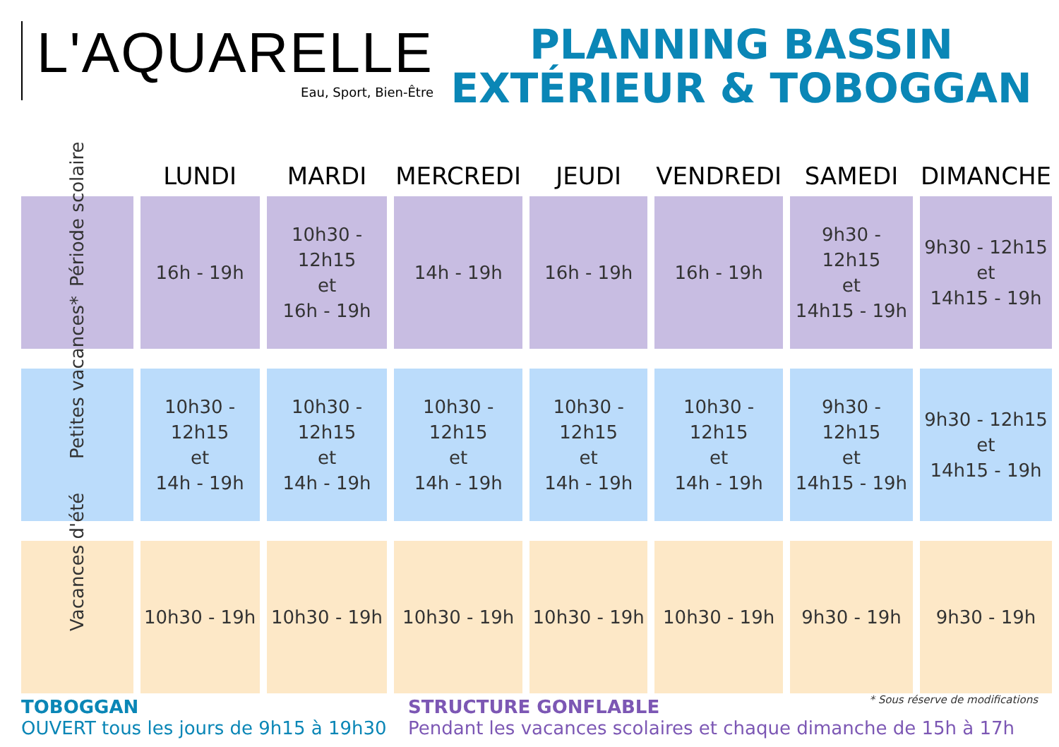L'AQUARELLE
Eau, Sport, Bien-Être
PLANNING BASSIN
EXTÉRIEUR & TOBOGGAN
| | LUNDI | MARDI | MERCREDI | JEUDI | VENDREDI | SAMEDI | DIMANCHE |
| --- | --- | --- | --- | --- | --- | --- | --- |
| Période scolaire | 16h - 19h | 10h30 - 12h15 et 16h - 19h | 14h - 19h | 16h - 19h | 16h - 19h | 9h30 - 12h15 et 14h15 - 19h | 9h30 - 12h15 et 14h15 - 19h |
| Petites vacances* | 10h30 - 12h15 et 14h - 19h | 10h30 - 12h15 et 14h - 19h | 10h30 - 12h15 et 14h - 19h | 10h30 - 12h15 et 14h - 19h | 10h30 - 12h15 et 14h - 19h | 9h30 - 12h15 et 14h15 - 19h | 9h30 - 12h15 et 14h15 - 19h |
| Vacances d'été | 10h30 - 19h | 10h30 - 19h | 10h30 - 19h | 10h30 - 19h | 10h30 - 19h | 9h30 - 19h | 9h30 - 19h |
TOBOGGAN
OUVERT tous les jours de 9h15 à 19h30
* Sous réserve de modifications STRUCTURE GONFLABLE
Pendant les vacances scolaires et chaque dimanche de 15h à 17h